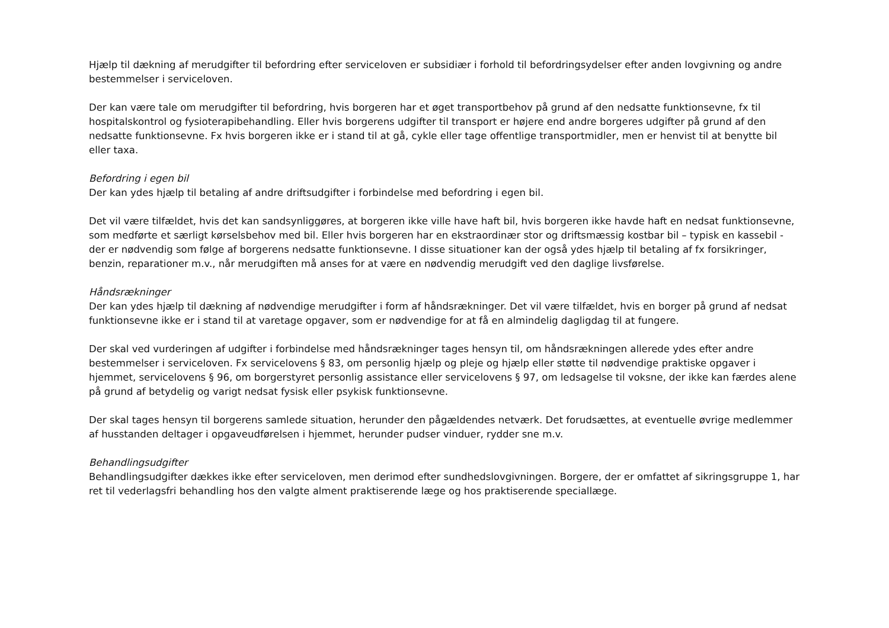Hjælp til dækning af merudgifter til befordring efter serviceloven er subsidiær i forhold til befordringsydelser efter anden lovgivning og andre bestemmelser i serviceloven.
Der kan være tale om merudgifter til befordring, hvis borgeren har et øget transportbehov på grund af den nedsatte funktionsevne, fx til hospitalskontrol og fysioterapibehandling. Eller hvis borgerens udgifter til transport er højere end andre borgeres udgifter på grund af den nedsatte funktionsevne. Fx hvis borgeren ikke er i stand til at gå, cykle eller tage offentlige transportmidler, men er henvist til at benytte bil eller taxa.
Befordring i egen bil
Der kan ydes hjælp til betaling af andre driftsudgifter i forbindelse med befordring i egen bil.
Det vil være tilfældet, hvis det kan sandsynliggøres, at borgeren ikke ville have haft bil, hvis borgeren ikke havde haft en nedsat funktionsevne, som medførte et særligt kørselsbehov med bil. Eller hvis borgeren har en ekstraordinær stor og driftsmæssig kostbar bil – typisk en kassebil - der er nødvendig som følge af borgerens nedsatte funktionsevne. I disse situationer kan der også ydes hjælp til betaling af fx forsikringer, benzin, reparationer m.v., når merudgiften må anses for at være en nødvendig merudgift ved den daglige livsførelse.
Håndsrækninger
Der kan ydes hjælp til dækning af nødvendige merudgifter i form af håndsrækninger. Det vil være tilfældet, hvis en borger på grund af nedsat funktionsevne ikke er i stand til at varetage opgaver, som er nødvendige for at få en almindelig dagligdag til at fungere.
Der skal ved vurderingen af udgifter i forbindelse med håndsrækninger tages hensyn til, om håndsrækningen allerede ydes efter andre bestemmelser i serviceloven. Fx servicelovens § 83, om personlig hjælp og pleje og hjælp eller støtte til nødvendige praktiske opgaver i hjemmet, servicelovens § 96, om borgerstyret personlig assistance eller servicelovens § 97, om ledsagelse til voksne, der ikke kan færdes alene på grund af betydelig og varigt nedsat fysisk eller psykisk funktionsevne.
Der skal tages hensyn til borgerens samlede situation, herunder den pågældendes netværk. Det forudsættes, at eventuelle øvrige medlemmer af husstanden deltager i opgaveudførelsen i hjemmet, herunder pudser vinduer, rydder sne m.v.
Behandlingsudgifter
Behandlingsudgifter dækkes ikke efter serviceloven, men derimod efter sundhedslovgivningen. Borgere, der er omfattet af sikringsgruppe 1, har ret til vederlagsfri behandling hos den valgte alment praktiserende læge og hos praktiserende speciallæge.